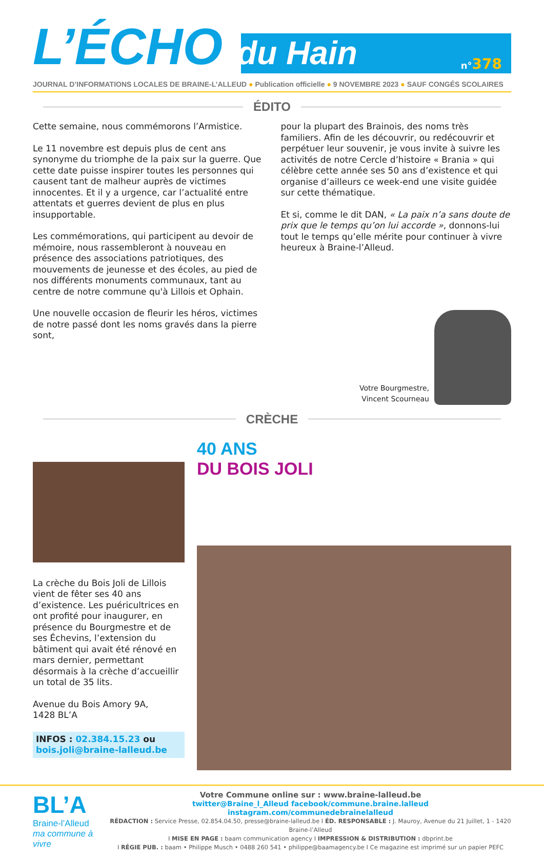L’ÉCHO du Hain
n°378
JOURNAL D’INFORMATIONS LOCALES DE BRAINE-L’ALLEUD ● Publication officielle ● 9 NOVEMBRE 2023 ● SAUF CONGÉS SCOLAIRES
ÉDITO
Cette semaine, nous commémorons l’Armistice.
Le 11 novembre est depuis plus de cent ans synonyme du triomphe de la paix sur la guerre. Que cette date puisse inspirer toutes les personnes qui causent tant de malheur auprès de victimes innocentes. Et il y a urgence, car l’actualité entre attentats et guerres devient de plus en plus insupportable.
Les commémorations, qui participent au devoir de mémoire, nous rassembleront à nouveau en présence des associations patriotiques, des mouvements de jeunesse et des écoles, au pied de nos différents monuments communaux, tant au centre de notre commune qu'à Lillois et Ophain.
Une nouvelle occasion de fleurir les héros, victimes de notre passé dont les noms gravés dans la pierre sont,
pour la plupart des Brainois, des noms très familiers. Afin de les découvrir, ou redécouvrir et perpétuer leur souvenir, je vous invite à suivre les activités de notre Cercle d’histoire « Brania » qui célèbre cette année ses 50 ans d’existence et qui organise d’ailleurs ce week-end une visite guidée sur cette thématique.
Et si, comme le dit DAN, « La paix n’a sans doute de prix que le temps qu’on lui accorde », donnons-lui tout le temps qu’elle mérite pour continuer à vivre heureux à Braine-l’Alleud.
Votre Bourgmestre,
Vincent Scourneau
CRÈCHE
La crèche du Bois Joli de Lillois vient de fêter ses 40 ans d’existence. Les puéricultrices en ont profité pour inaugurer, en présence du Bourgmestre et de ses Échevins, l’extension du bâtiment qui avait été rénové en mars dernier, permettant désormais à la crèche d’accueillir un total de 35 lits.
Avenue du Bois Amory 9A,
1428 BL’A
INFOS : 02.384.15.23 ou
bois.joli@braine-lalleud.be
40 ANS
DU BOIS JOLI
BL’A
Braine-l’Alleud
ma commune à vivre
Votre Commune online sur : www.braine-lalleud.be
twitter@Braine_l_Alleud facebook/commune.braine.lalleud instagram.com/communedebrainelalleud
RÉDACTION : Service Presse, 02.854.04.50, presse@braine-lalleud.be I ÉD. RESPONSABLE : J. Mauroy, Avenue du 21 Juillet, 1 - 1420 Braine-l’Alleud
I MISE EN PAGE : baam communication agency I IMPRESSION & DISTRIBUTION : dbprint.be
I RÉGIE PUB. : baam • Philippe Musch • 0488 260 541 • philippe@baamagency.be I Ce magazine est imprimé sur un papier PEFC